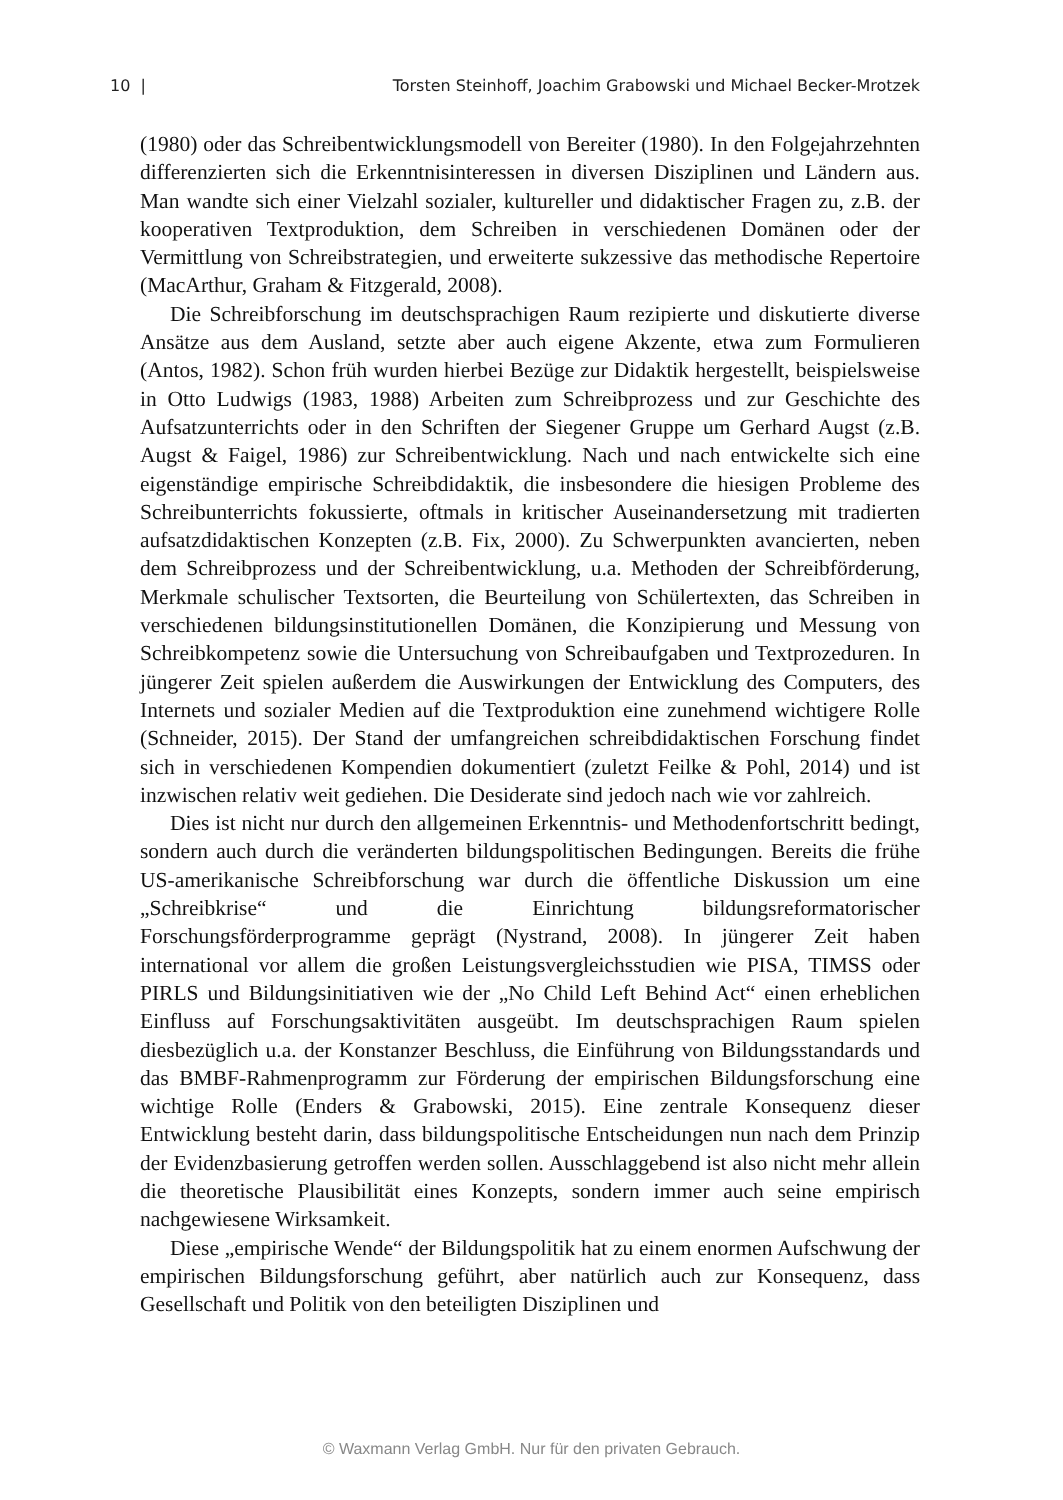10 | Torsten Steinhoff, Joachim Grabowski und Michael Becker-Mrotzek
(1980) oder das Schreibentwicklungsmodell von Bereiter (1980). In den Folgejahrzehnten differenzierten sich die Erkenntnisinteressen in diversen Disziplinen und Ländern aus. Man wandte sich einer Vielzahl sozialer, kultureller und didaktischer Fragen zu, z.B. der kooperativen Textproduktion, dem Schreiben in verschiedenen Domänen oder der Vermittlung von Schreibstrategien, und erweiterte sukzessive das methodische Repertoire (MacArthur, Graham & Fitzgerald, 2008).
Die Schreibforschung im deutschsprachigen Raum rezipierte und diskutierte diverse Ansätze aus dem Ausland, setzte aber auch eigene Akzente, etwa zum Formulieren (Antos, 1982). Schon früh wurden hierbei Bezüge zur Didaktik hergestellt, beispielsweise in Otto Ludwigs (1983, 1988) Arbeiten zum Schreibprozess und zur Geschichte des Aufsatzunterrichts oder in den Schriften der Siegener Gruppe um Gerhard Augst (z.B. Augst & Faigel, 1986) zur Schreibentwicklung. Nach und nach entwickelte sich eine eigenständige empirische Schreibdidaktik, die insbesondere die hiesigen Probleme des Schreibunterrichts fokussierte, oftmals in kritischer Auseinandersetzung mit tradierten aufsatzdidaktischen Konzepten (z.B. Fix, 2000). Zu Schwerpunkten avancierten, neben dem Schreibprozess und der Schreibentwicklung, u.a. Methoden der Schreibförderung, Merkmale schulischer Textsorten, die Beurteilung von Schülertexten, das Schreiben in verschiedenen bildungsinstitutionellen Domänen, die Konzipierung und Messung von Schreibkompetenz sowie die Untersuchung von Schreibaufgaben und Textprozeduren. In jüngerer Zeit spielen außerdem die Auswirkungen der Entwicklung des Computers, des Internets und sozialer Medien auf die Textproduktion eine zunehmend wichtigere Rolle (Schneider, 2015). Der Stand der umfangreichen schreibdidaktischen Forschung findet sich in verschiedenen Kompendien dokumentiert (zuletzt Feilke & Pohl, 2014) und ist inzwischen relativ weit gediehen. Die Desiderate sind jedoch nach wie vor zahlreich.
Dies ist nicht nur durch den allgemeinen Erkenntnis- und Methodenfortschritt bedingt, sondern auch durch die veränderten bildungspolitischen Bedingungen. Bereits die frühe US-amerikanische Schreibforschung war durch die öffentliche Diskussion um eine „Schreibkrise“ und die Einrichtung bildungsreformatorischer Forschungsförderprogramme geprägt (Nystrand, 2008). In jüngerer Zeit haben international vor allem die großen Leistungsvergleichsstudien wie PISA, TIMSS oder PIRLS und Bildungsinitiativen wie der „No Child Left Behind Act“ einen erheblichen Einfluss auf Forschungsaktivitäten ausgeübt. Im deutschsprachigen Raum spielen diesbezüglich u.a. der Konstanzer Beschluss, die Einführung von Bildungsstandards und das BMBF-Rahmenprogramm zur Förderung der empirischen Bildungsforschung eine wichtige Rolle (Enders & Grabowski, 2015). Eine zentrale Konsequenz dieser Entwicklung besteht darin, dass bildungspolitische Entscheidungen nun nach dem Prinzip der Evidenzbasierung getroffen werden sollen. Ausschlaggebend ist also nicht mehr allein die theoretische Plausibilität eines Konzepts, sondern immer auch seine empirisch nachgewiesene Wirksamkeit.
Diese „empirische Wende“ der Bildungspolitik hat zu einem enormen Aufschwung der empirischen Bildungsforschung geführt, aber natürlich auch zur Konsequenz, dass Gesellschaft und Politik von den beteiligten Disziplinen und
© Waxmann Verlag GmbH. Nur für den privaten Gebrauch.